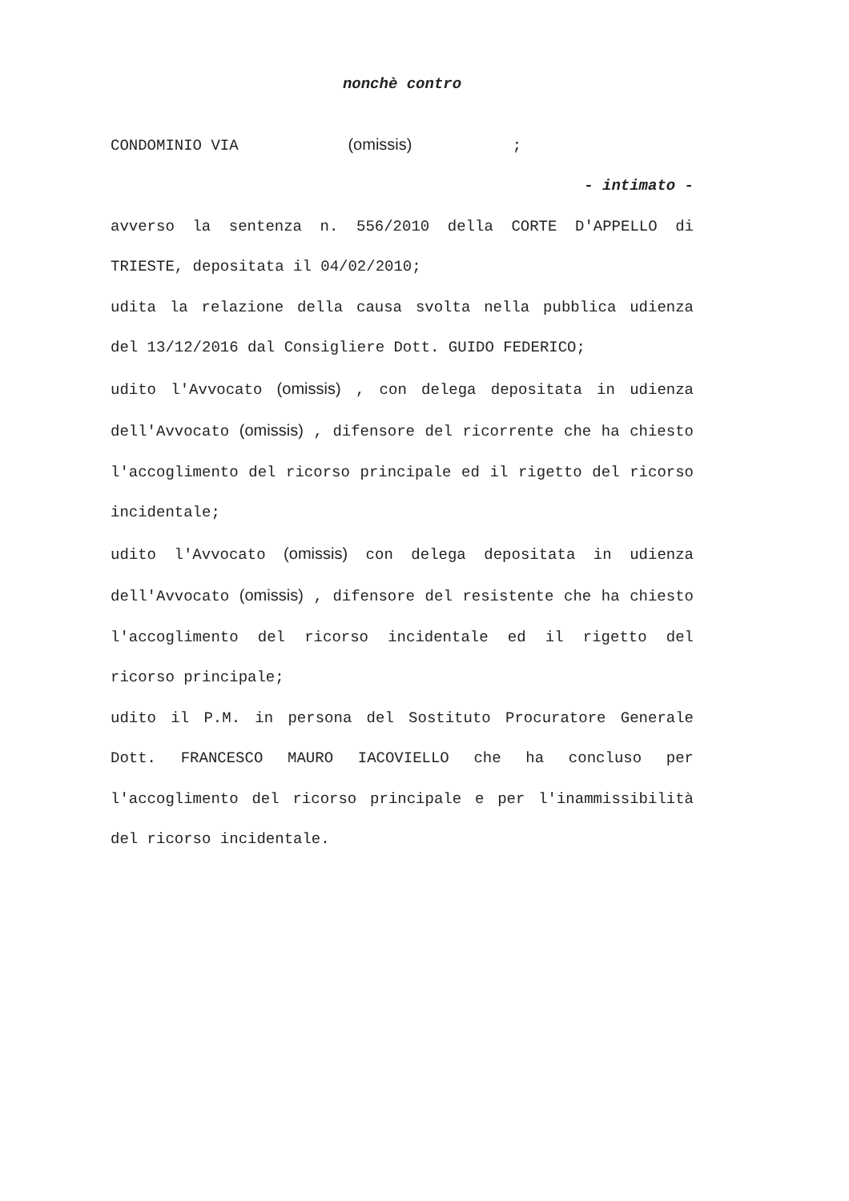nonchè contro
CONDOMINIO VIA (omissis) ;
- intimato -
avverso la sentenza n. 556/2010 della CORTE D'APPELLO di TRIESTE, depositata il 04/02/2010;
udita la relazione della causa svolta nella pubblica udienza del 13/12/2016 dal Consigliere Dott. GUIDO FEDERICO;
udito l'Avvocato (omissis) , con delega depositata in udienza dell'Avvocato (omissis) , difensore del ricorrente che ha chiesto l'accoglimento del ricorso principale ed il rigetto del ricorso incidentale;
udito l'Avvocato (omissis) con delega depositata in udienza dell'Avvocato (omissis) , difensore del resistente che ha chiesto l'accoglimento del ricorso incidentale ed il rigetto del ricorso principale;
udito il P.M. in persona del Sostituto Procuratore Generale Dott. FRANCESCO MAURO IACOVIELLO che ha concluso per l'accoglimento del ricorso principale e per l'inammissibilità del ricorso incidentale.